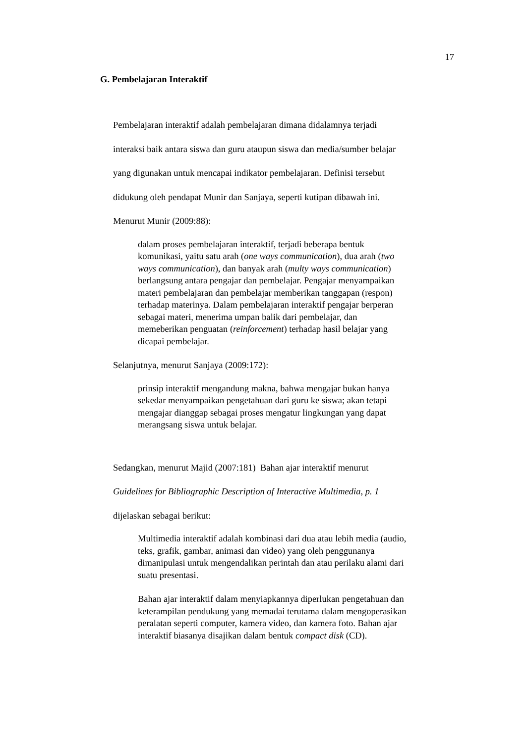17
G. Pembelajaran Interaktif
Pembelajaran interaktif adalah pembelajaran dimana didalamnya terjadi
interaksi baik antara siswa dan guru ataupun siswa dan media/sumber belajar
yang digunakan untuk mencapai indikator pembelajaran. Definisi tersebut
didukung oleh pendapat Munir dan Sanjaya, seperti kutipan dibawah ini.
Menurut Munir (2009:88):
dalam proses pembelajaran interaktif, terjadi beberapa bentuk
komunikasi, yaitu satu arah (one ways communication), dua arah (two
ways communication), dan banyak arah (multy ways communication)
berlangsung antara pengajar dan pembelajar. Pengajar menyampaikan
materi pembelajaran dan pembelajar memberikan tanggapan (respon)
terhadap materinya. Dalam pembelajaran interaktif pengajar berperan
sebagai materi, menerima umpan balik dari pembelajar, dan
memeberikan penguatan (reinforcement) terhadap hasil belajar yang
dicapai pembelajar.
Selanjutnya, menurut Sanjaya (2009:172):
prinsip interaktif mengandung makna, bahwa mengajar bukan hanya
sekedar menyampaikan pengetahuan dari guru ke siswa; akan tetapi
mengajar dianggap sebagai proses mengatur lingkungan yang dapat
merangsang siswa untuk belajar.
Sedangkan, menurut Majid (2007:181) Bahan ajar interaktif menurut
Guidelines for Bibliographic Description of Interactive Multimedia, p. 1
dijelaskan sebagai berikut:
Multimedia interaktif adalah kombinasi dari dua atau lebih media (audio,
teks, grafik, gambar, animasi dan video) yang oleh penggunanya
dimanipulasi untuk mengendalikan perintah dan atau perilaku alami dari
suatu presentasi.
Bahan ajar interaktif dalam menyiapkannya diperlukan pengetahuan dan
keterampilan pendukung yang memadai terutama dalam mengoperasikan
peralatan seperti computer, kamera video, dan kamera foto. Bahan ajar
interaktif biasanya disajikan dalam bentuk compact disk (CD).